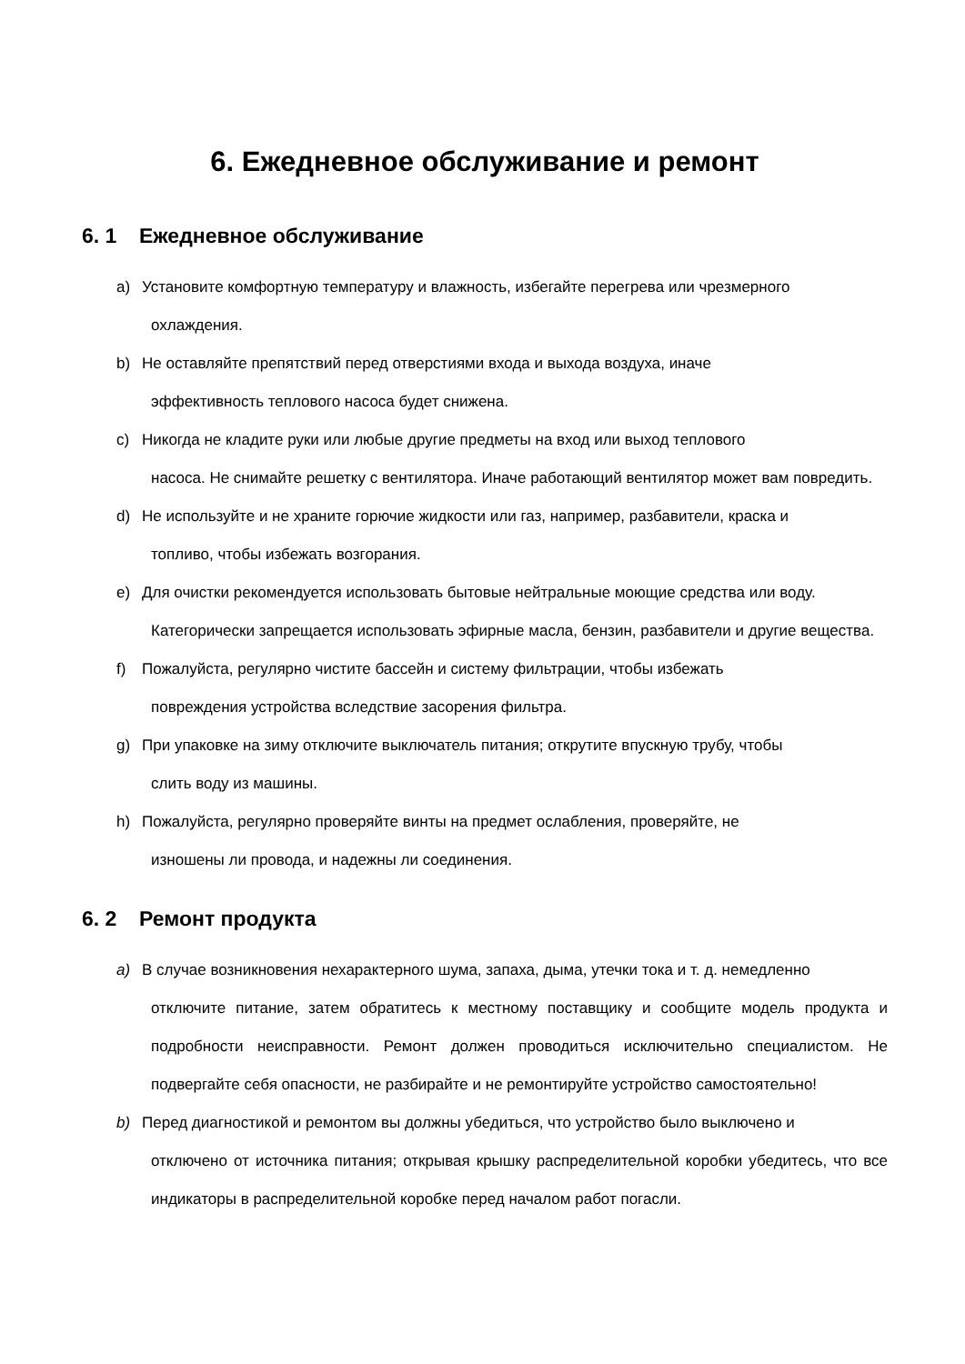6. Ежедневное обслуживание и ремонт
6. 1 Ежедневное обслуживание
a) Установите комфортную температуру и влажность, избегайте перегрева или чрезмерного
охлаждения.
b) Не оставляйте препятствий перед отверстиями входа и выхода воздуха, иначе
эффективность теплового насоса будет снижена.
c) Никогда не кладите руки или любые другие предметы на вход или выход теплового
насоса. Не снимайте решетку с вентилятора. Иначе работающий вентилятор может вам повредить.
d) Не используйте и не храните горючие жидкости или газ, например, разбавители, краска и
топливо, чтобы избежать возгорания.
e) Для очистки рекомендуется использовать бытовые нейтральные моющие средства или воду.
Категорически запрещается использовать эфирные масла, бензин, разбавители и другие вещества.
f) Пожалуйста, регулярно чистите бассейн и систему фильтрации, чтобы избежать
повреждения устройства вследствие засорения фильтра.
g) При упаковке на зиму отключите выключатель питания; открутите впускную трубу, чтобы
слить воду из машины.
h) Пожалуйста, регулярно проверяйте винты на предмет ослабления, проверяйте, не
изношены ли провода, и надежны ли соединения.
6. 2 Ремонт продукта
a) В случае возникновения нехарактерного шума, запаха, дыма, утечки тока и т. д. немедленно
отключите питание, затем обратитесь к местному поставщику и сообщите модель продукта и подробности неисправности. Ремонт должен проводиться исключительно специалистом. Не подвергайте себя опасности, не разбирайте и не ремонтируйте устройство самостоятельно!
b) Перед диагностикой и ремонтом вы должны убедиться, что устройство было выключено и
отключено от источника питания; открывая крышку распределительной коробки убедитесь, что все индикаторы в распределительной коробке перед началом работ погасли.